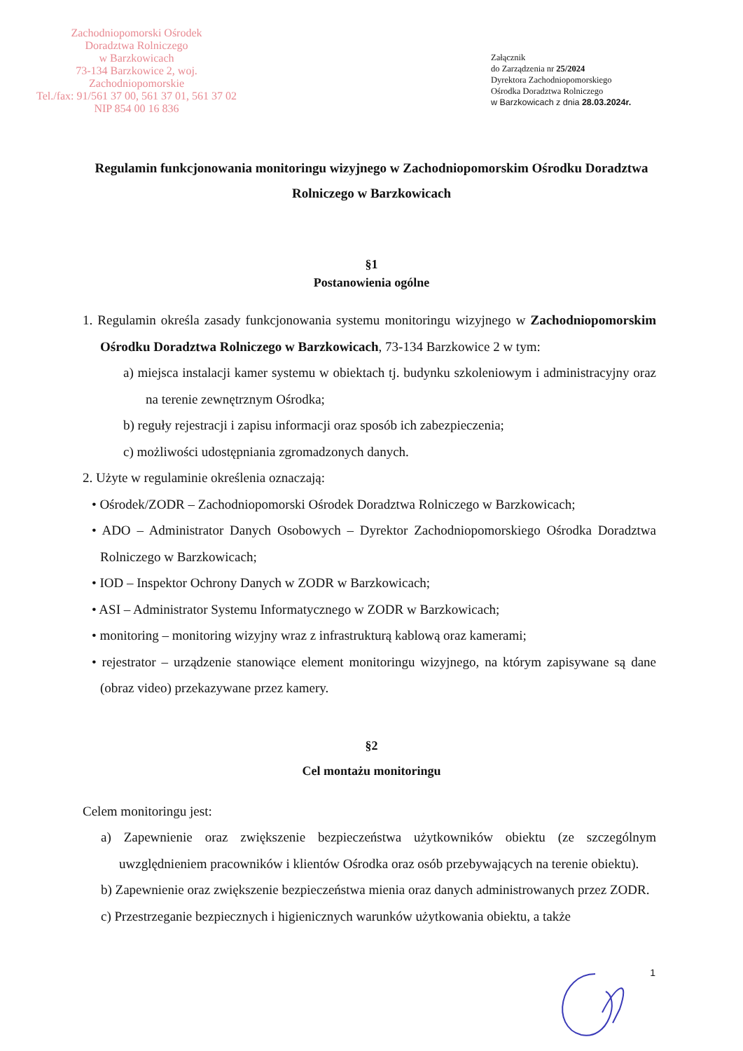Zachodniopomorski Ośrodek
Doradztwa Rolniczego
w Barzkowicach
73-134 Barzkowice 2, woj. Zachodniopomorskie
Tel./fax: 91/561 37 00, 561 37 01, 561 37 02
NIP 854 00 16 836
Załącznik
do Zarządzenia nr 25/2024
Dyrektora Zachodniopomorskiego
Ośrodka Doradztwa Rolniczego
w Barzkowicach z dnia 28.03.2024r.
Regulamin funkcjonowania monitoringu wizyjnego w Zachodniopomorskim Ośrodku Doradztwa Rolniczego w Barzkowicach
§1
Postanowienia ogólne
1. Regulamin określa zasady funkcjonowania systemu monitoringu wizyjnego w Zachodniopomorskim Ośrodku Doradztwa Rolniczego w Barzkowicach, 73-134 Barzkowice 2 w tym:
a) miejsca instalacji kamer systemu w obiektach tj. budynku szkoleniowym i administracyjny oraz na terenie zewnętrznym Ośrodka;
b) reguły rejestracji i zapisu informacji oraz sposób ich zabezpieczenia;
c) możliwości udostępniania zgromadzonych danych.
2. Użyte w regulaminie określenia oznaczają:
• Ośrodek/ZODR – Zachodniopomorski Ośrodek Doradztwa Rolniczego w Barzkowicach;
• ADO – Administrator Danych Osobowych – Dyrektor Zachodniopomorskiego Ośrodka Doradztwa Rolniczego w Barzkowicach;
• IOD – Inspektor Ochrony Danych w ZODR w Barzkowicach;
• ASI – Administrator Systemu Informatycznego w ZODR w Barzkowicach;
• monitoring – monitoring wizyjny wraz z infrastrukturą kablową oraz kamerami;
• rejestrator – urządzenie stanowiące element monitoringu wizyjnego, na którym zapisywane są dane (obraz video) przekazywane przez kamery.
§2
Cel montażu monitoringu
Celem monitoringu jest:
a) Zapewnienie oraz zwiększenie bezpieczeństwa użytkowników obiektu (ze szczególnym uwzględnieniem pracowników i klientów Ośrodka oraz osób przebywających na terenie obiektu).
b) Zapewnienie oraz zwiększenie bezpieczeństwa mienia oraz danych administrowanych przez ZODR.
c) Przestrzeganie bezpiecznych i higienicznych warunków użytkowania obiektu, a także
1